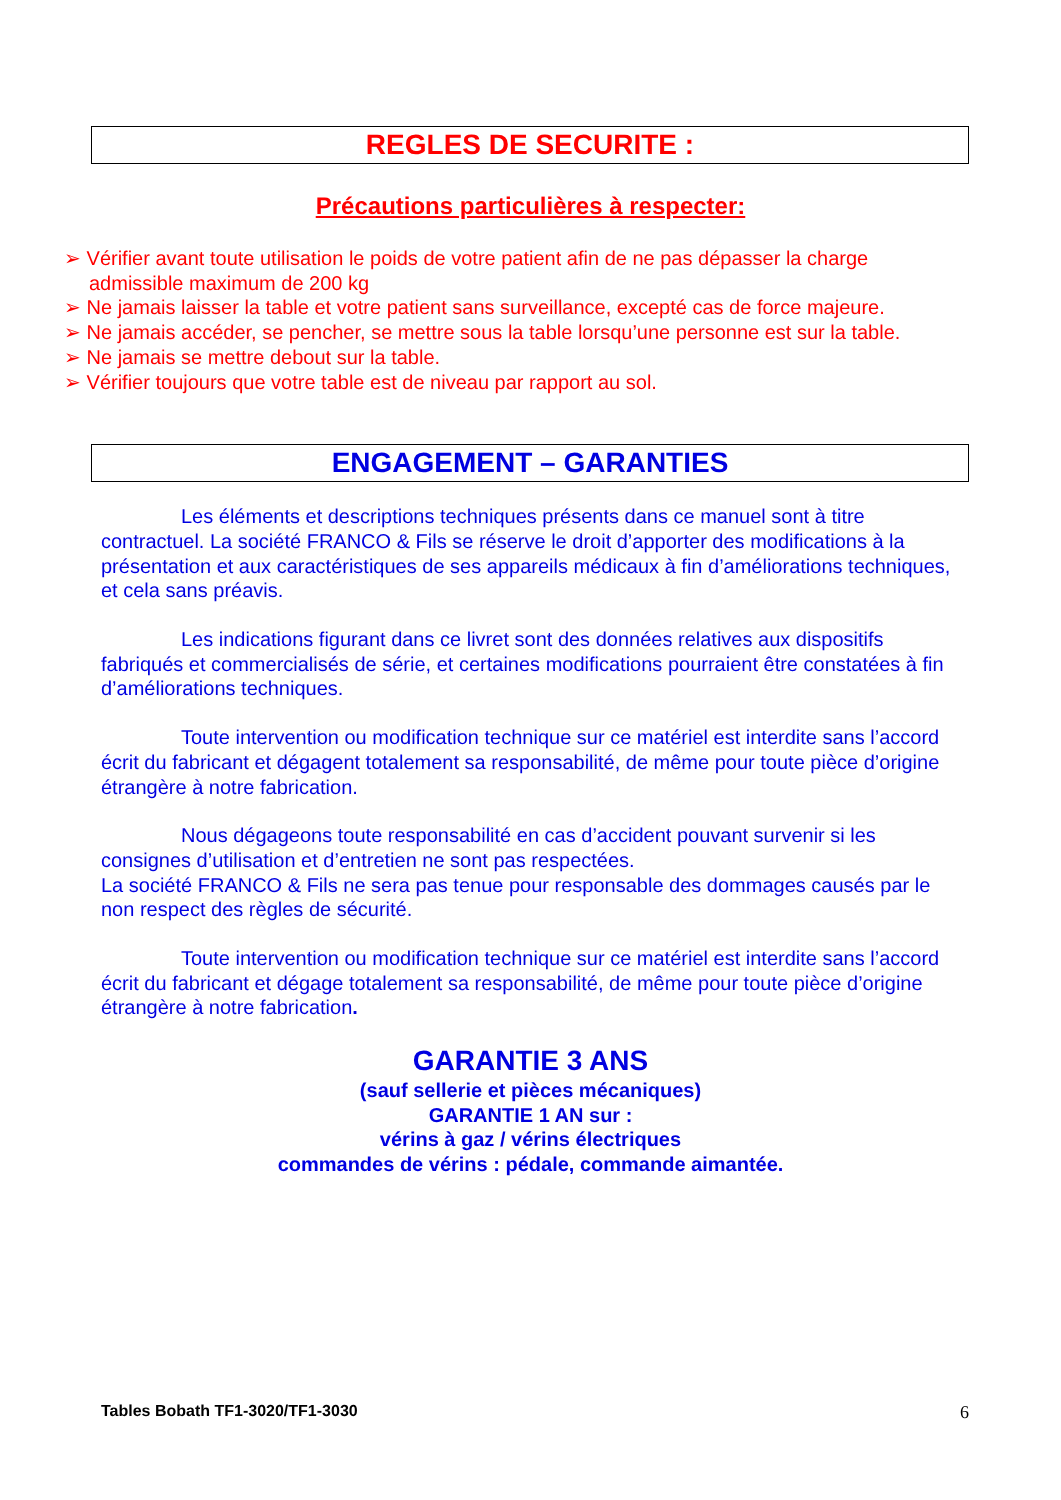REGLES DE SECURITE :
Précautions particulières à respecter:
➢ Vérifier avant toute utilisation le poids de votre patient afin de ne pas dépasser la charge admissible maximum de 200 kg
➢ Ne jamais laisser la table et votre patient sans surveillance, excepté cas de force majeure.
➢ Ne jamais accéder, se pencher, se mettre sous la table lorsqu’une personne est sur la table.
➢ Ne jamais se mettre debout sur la table.
➢ Vérifier toujours que votre table est de niveau par rapport au sol.
ENGAGEMENT – GARANTIES
    Les éléments et descriptions techniques présents dans ce manuel sont à titre contractuel. La société FRANCO & Fils se réserve le droit d’apporter des modifications à la présentation et aux caractéristiques de ses appareils médicaux à fin d’améliorations techniques, et cela sans préavis.
    Les indications figurant dans ce livret sont des données relatives aux dispositifs fabriqués et commercialisés de série, et certaines modifications pourraient être constatées à fin d’améliorations techniques.
    Toute intervention ou modification technique sur ce matériel est interdite sans l’accord écrit du fabricant et dégagent totalement sa responsabilité, de même pour toute pièce d’origine étrangère à notre fabrication.
    Nous dégageons toute responsabilité en cas d’accident pouvant survenir si les consignes d’utilisation et d’entretien ne sont pas respectées.
La société FRANCO & Fils ne sera pas tenue pour responsable des dommages causés par le non respect des règles de sécurité.
    Toute intervention ou modification technique sur ce matériel est interdite sans l’accord écrit du fabricant et dégage totalement sa responsabilité, de même pour toute pièce d’origine étrangère à notre fabrication.
GARANTIE 3 ANS
(sauf sellerie et pièces mécaniques)
GARANTIE 1 AN sur :
vérins à gaz / vérins électriques
commandes de vérins : pédale, commande aimantée.
Tables Bobath TF1-3020/TF1-3030 6